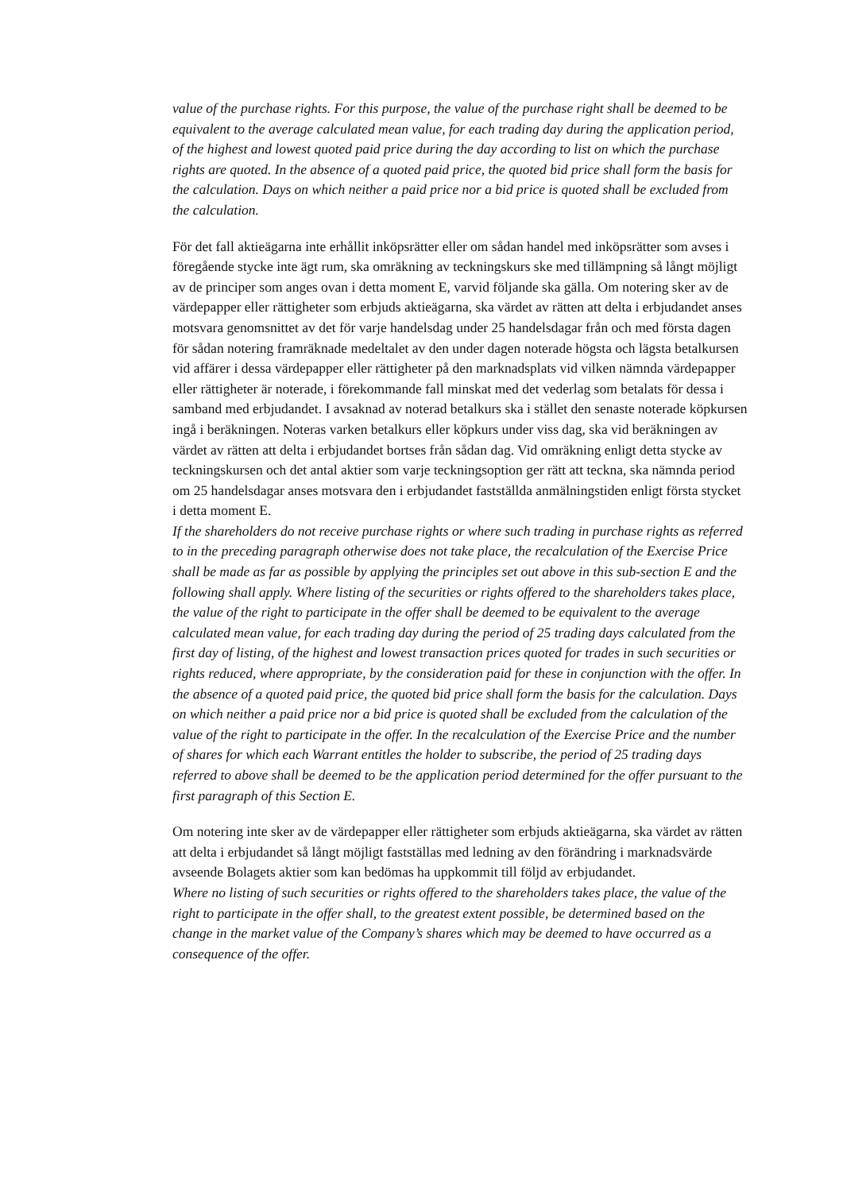value of the purchase rights. For this purpose, the value of the purchase right shall be deemed to be equivalent to the average calculated mean value, for each trading day during the application period, of the highest and lowest quoted paid price during the day according to list on which the purchase rights are quoted. In the absence of a quoted paid price, the quoted bid price shall form the basis for the calculation. Days on which neither a paid price nor a bid price is quoted shall be excluded from the calculation.
För det fall aktieägarna inte erhållit inköpsrätter eller om sådan handel med inköpsrätter som avses i föregående stycke inte ägt rum, ska omräkning av teckningskurs ske med tillämpning så långt möjligt av de principer som anges ovan i detta moment E, varvid följande ska gälla. Om notering sker av de värdepapper eller rättigheter som erbjuds aktieägarna, ska värdet av rätten att delta i erbjudandet anses motsvara genomsnittet av det för varje handelsdag under 25 handelsdagar från och med första dagen för sådan notering framräknade medeltalet av den under dagen noterade högsta och lägsta betalkursen vid affärer i dessa värdepapper eller rättigheter på den marknadsplats vid vilken nämnda värdepapper eller rättigheter är noterade, i förekommande fall minskat med det vederlag som betalats för dessa i samband med erbjudandet. I avsaknad av noterad betalkurs ska i stället den senaste noterade köpkursen ingå i beräkningen. Noteras varken betalkurs eller köpkurs under viss dag, ska vid beräkningen av värdet av rätten att delta i erbjudandet bortses från sådan dag. Vid omräkning enligt detta stycke av teckningskursen och det antal aktier som varje teckningsoption ger rätt att teckna, ska nämnda period om 25 handelsdagar anses motsvara den i erbjudandet fastställda anmälningstiden enligt första stycket i detta moment E.
If the shareholders do not receive purchase rights or where such trading in purchase rights as referred to in the preceding paragraph otherwise does not take place, the recalculation of the Exercise Price shall be made as far as possible by applying the principles set out above in this sub-section E and the following shall apply. Where listing of the securities or rights offered to the shareholders takes place, the value of the right to participate in the offer shall be deemed to be equivalent to the average calculated mean value, for each trading day during the period of 25 trading days calculated from the first day of listing, of the highest and lowest transaction prices quoted for trades in such securities or rights reduced, where appropriate, by the consideration paid for these in conjunction with the offer. In the absence of a quoted paid price, the quoted bid price shall form the basis for the calculation. Days on which neither a paid price nor a bid price is quoted shall be excluded from the calculation of the value of the right to participate in the offer. In the recalculation of the Exercise Price and the number of shares for which each Warrant entitles the holder to subscribe, the period of 25 trading days referred to above shall be deemed to be the application period determined for the offer pursuant to the first paragraph of this Section E.
Om notering inte sker av de värdepapper eller rättigheter som erbjuds aktieägarna, ska värdet av rätten att delta i erbjudandet så långt möjligt fastställas med ledning av den förändring i marknadsvärde avseende Bolagets aktier som kan bedömas ha uppkommit till följd av erbjudandet.
Where no listing of such securities or rights offered to the shareholders takes place, the value of the right to participate in the offer shall, to the greatest extent possible, be determined based on the change in the market value of the Company’s shares which may be deemed to have occurred as a consequence of the offer.